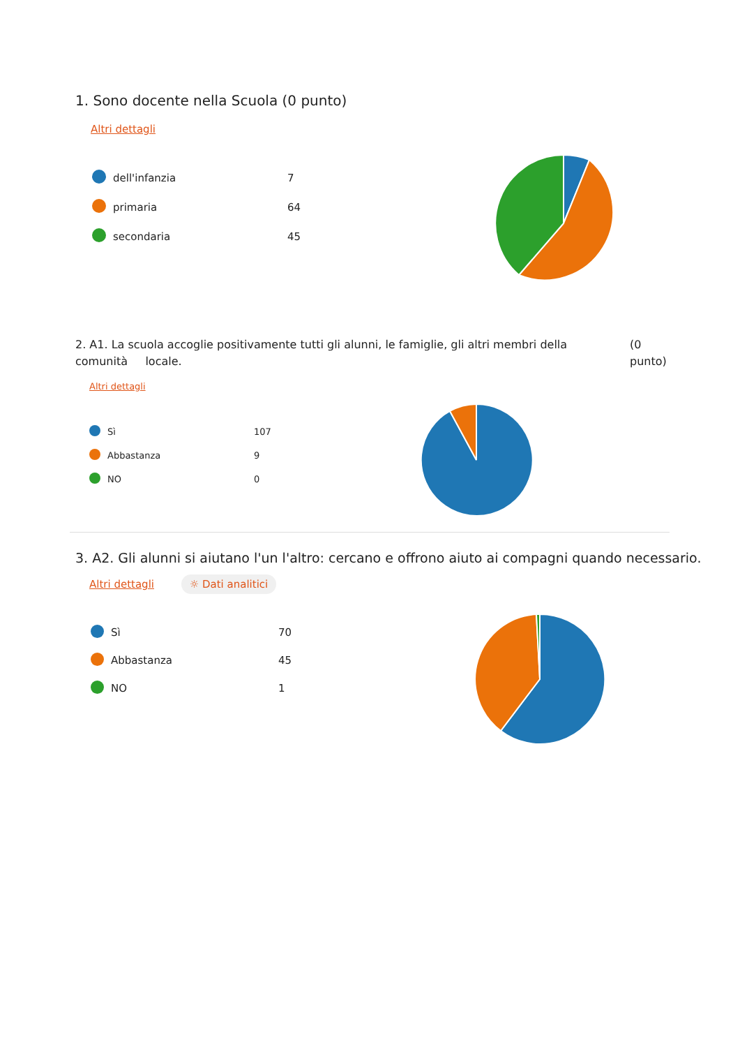1. Sono docente nella Scuola (0 punto)
Altri dettagli
| | dell'infanzia | 7 |
| | primaria | 64 |
| | secondaria | 45 |
2. A1. La scuola accoglie positivamente tutti gli alunni, le famiglie, gli altri membri della comunità locale.
(0
punto)
Altri dettagli
| | Sì | 107 |
| | Abbastanza | 9 |
| | NO | 0 |
3. A2. Gli alunni si aiutano l'un l'altro: cercano e offrono aiuto ai compagni quando necessario.
Altri dettagli ☼ Dati analitici
| | Sì | 70 |
| | Abbastanza | 45 |
| | NO | 1 |